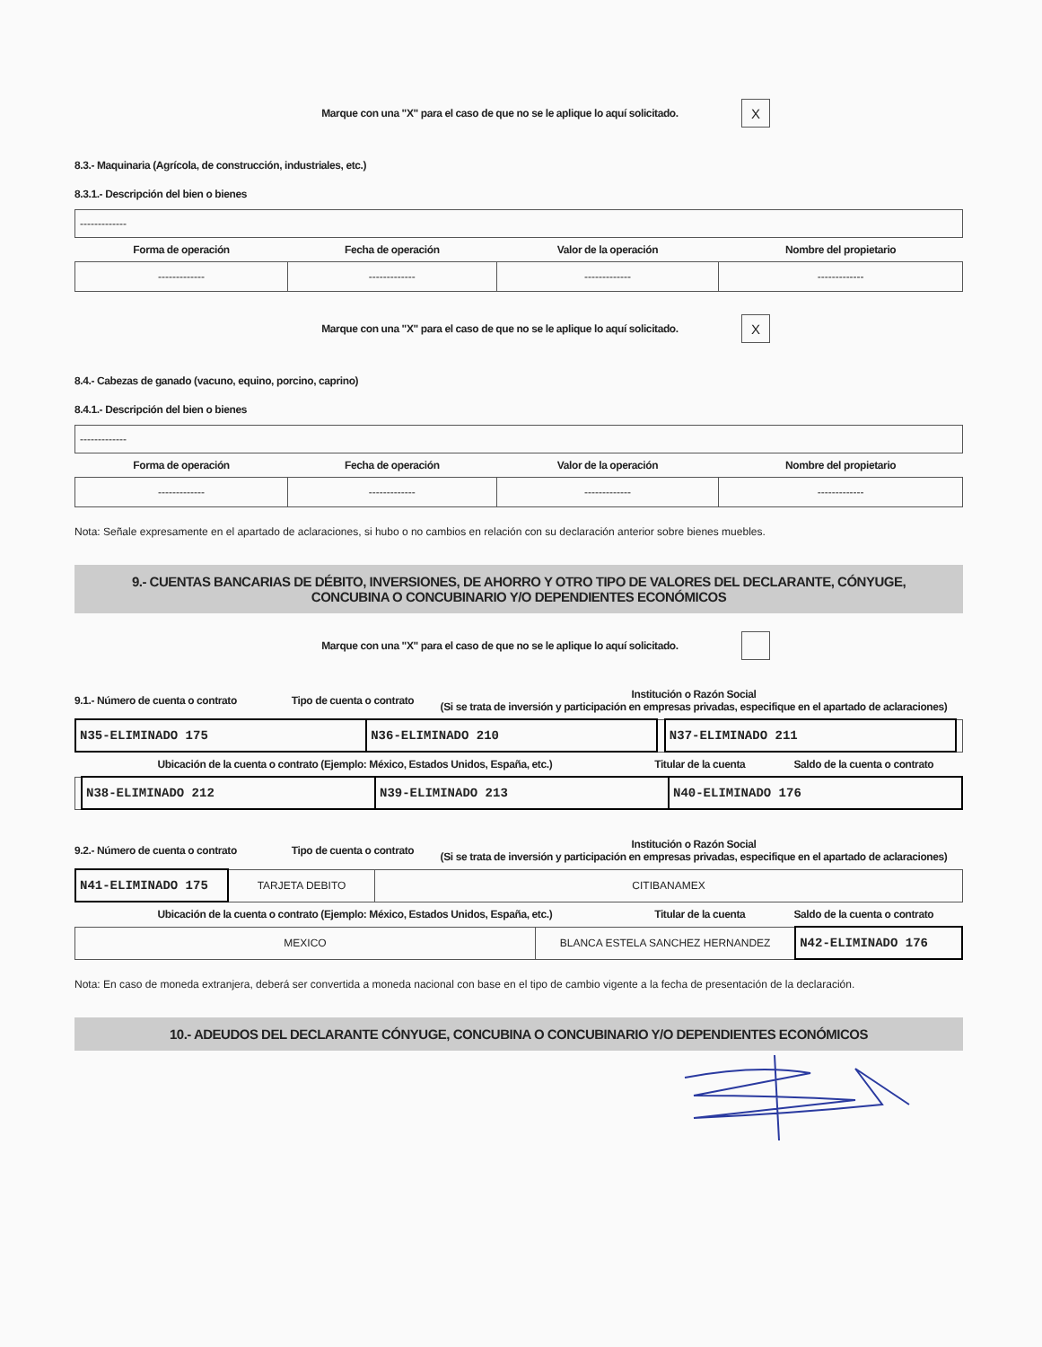Marque con una "X" para el caso de que no se le aplique lo aquí solicitado. X
8.3.- Maquinaria (Agrícola, de construcción, industriales, etc.)
8.3.1.- Descripción del bien o bienes
-------------
| Forma de operación | Fecha de operación | Valor de la operación | Nombre del propietario |
| --- | --- | --- | --- |
| ------------- | ------------- | ------------- | ------------- |
Marque con una "X" para el caso de que no se le aplique lo aquí solicitado. X
8.4.- Cabezas de ganado (vacuno, equino, porcino, caprino)
8.4.1.- Descripción del bien o bienes
-------------
| Forma de operación | Fecha de operación | Valor de la operación | Nombre del propietario |
| --- | --- | --- | --- |
| ------------- | ------------- | ------------- | ------------- |
Nota: Señale expresamente en el apartado de aclaraciones, si hubo o no cambios en relación con su declaración anterior sobre bienes muebles.
9.- CUENTAS BANCARIAS DE DÉBITO, INVERSIONES, DE AHORRO Y OTRO TIPO DE VALORES DEL DECLARANTE, CÓNYUGE, CONCUBINA O CONCUBINARIO Y/O DEPENDIENTES ECONÓMICOS
Marque con una "X" para el caso de que no se le aplique lo aquí solicitado.
| 9.1.- Número de cuenta o contrato | Tipo de cuenta o contrato | Institución o Razón Social (Si se trata de inversión y participación en empresas privadas, especifique en el apartado de aclaraciones) |
| --- | --- | --- |
| N35-ELIMINADO 175 | N36-ELIMINADO 210 | | N37-ELIMINADO 211 | |
| Ubicación de la cuenta o contrato (Ejemplo: México, Estados Unidos, España, etc.) | Titular de la cuenta | Saldo de la cuenta o contrato |
| --- | --- | --- |
| | N38-ELIMINADO 212 | N39-ELIMINADO 213 | N40-ELIMINADO 176 |
| 9.2.- Número de cuenta o contrato | Tipo de cuenta o contrato | Institución o Razón Social (Si se trata de inversión y participación en empresas privadas, especifique en el apartado de aclaraciones) |
| --- | --- | --- |
| N41-ELIMINADO 175 | TARJETA DEBITO | CITIBANAMEX |
| Ubicación de la cuenta o contrato (Ejemplo: México, Estados Unidos, España, etc.) | Titular de la cuenta | Saldo de la cuenta o contrato |
| --- | --- | --- |
| MEXICO | BLANCA ESTELA SANCHEZ HERNANDEZ | N42-ELIMINADO 176 |
Nota: En caso de moneda extranjera, deberá ser convertida a moneda nacional con base en el tipo de cambio vigente a la fecha de presentación de la declaración.
10.- ADEUDOS DEL DECLARANTE CÓNYUGE, CONCUBINA O CONCUBINARIO Y/O DEPENDIENTES ECONÓMICOS